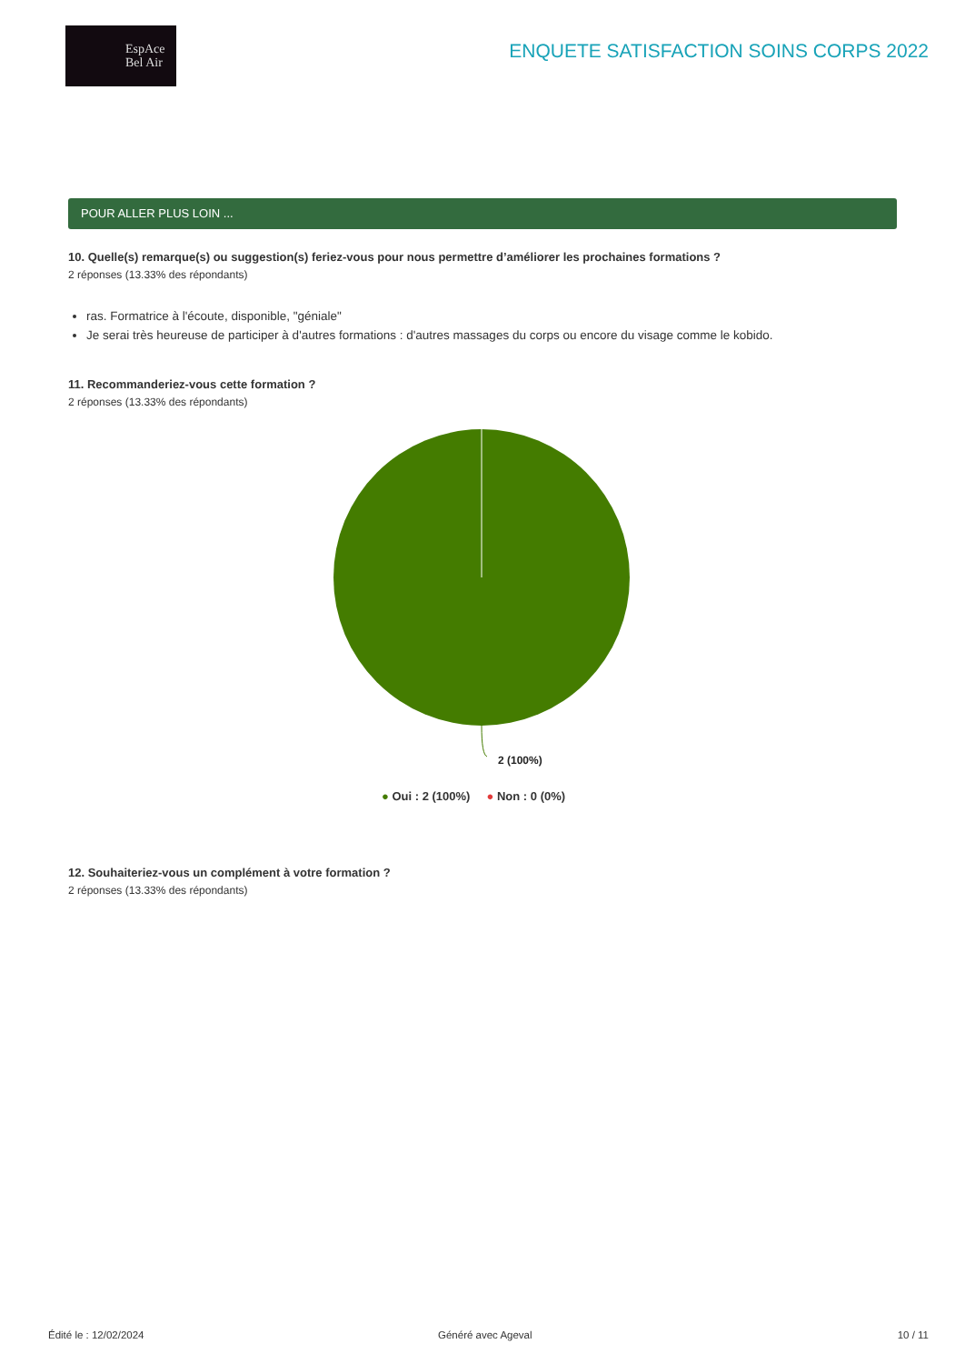EspAce
Bel Air
ENQUETE SATISFACTION SOINS CORPS 2022
POUR ALLER PLUS LOIN ...
10. Quelle(s) remarque(s) ou suggestion(s) feriez-vous pour nous permettre d’améliorer les prochaines formations ?
2 réponses (13.33% des répondants)
ras. Formatrice à l'écoute, disponible, "géniale"
Je serai très heureuse de participer à d'autres formations : d'autres massages du corps ou encore du visage comme le kobido.
11. Recommanderiez-vous cette formation ?
2 réponses (13.33% des répondants)
2 (100%)
● Oui : 2 (100%) ● Non : 0 (0%)
12. Souhaiteriez-vous un complément à votre formation ?
2 réponses (13.33% des répondants)
Édité le : 12/02/2024 Généré avec Ageval 10 / 11